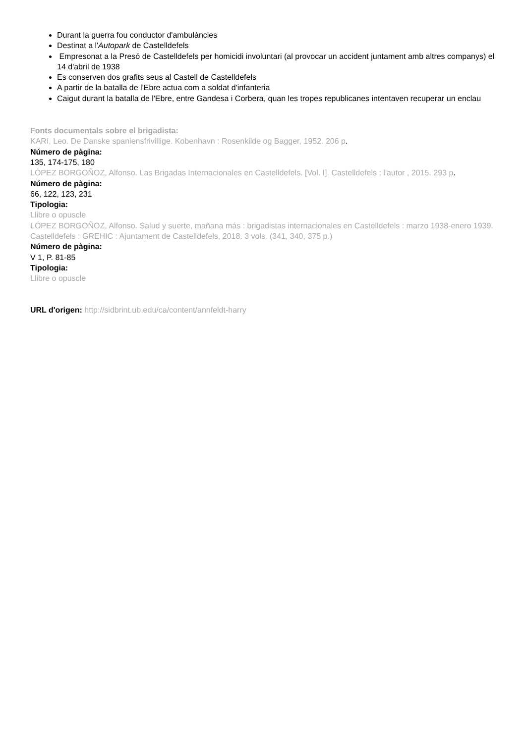Durant la guerra fou conductor d'ambulàncies
Destinat a l'Autopark de Castelldefels
Empresonat a la Presó de Castelldefels per homicidi involuntari (al provocar un accident juntament amb altres companys) el 14 d'abril de 1938
Es conserven dos grafits seus al Castell de Castelldefels
A partir de la batalla de l'Ebre actua com a soldat d'infanteria
Caigut durant la batalla de l'Ebre, entre Gandesa i Corbera, quan les tropes republicanes intentaven recuperar un enclau
Fonts documentals sobre el brigadista:
KARI, Leo. De Danske spaniensfrivillige. Kobenhavn : Rosenkilde og Bagger, 1952. 206 p.
Número de pàgina:
135, 174-175, 180
LÓPEZ BORGOÑOZ, Alfonso. Las Brigadas Internacionales en Castelldefels. [Vol. I]. Castelldefels : l'autor , 2015. 293 p.
Número de pàgina:
66, 122, 123, 231
Tipologia:
Llibre o opuscle
LÓPEZ BORGOÑOZ, Alfonso. Salud y suerte, mañana más : brigadistas internacionales en Castelldefels : marzo 1938-enero 1939. Castelldefels : GREHIC : Ajuntament de Castelldefels, 2018. 3 vols. (341, 340, 375 p.)
Número de pàgina:
V 1, P. 81-85
Tipologia:
Llibre o opuscle
URL d'origen: http://sidbrint.ub.edu/ca/content/annfeldt-harry